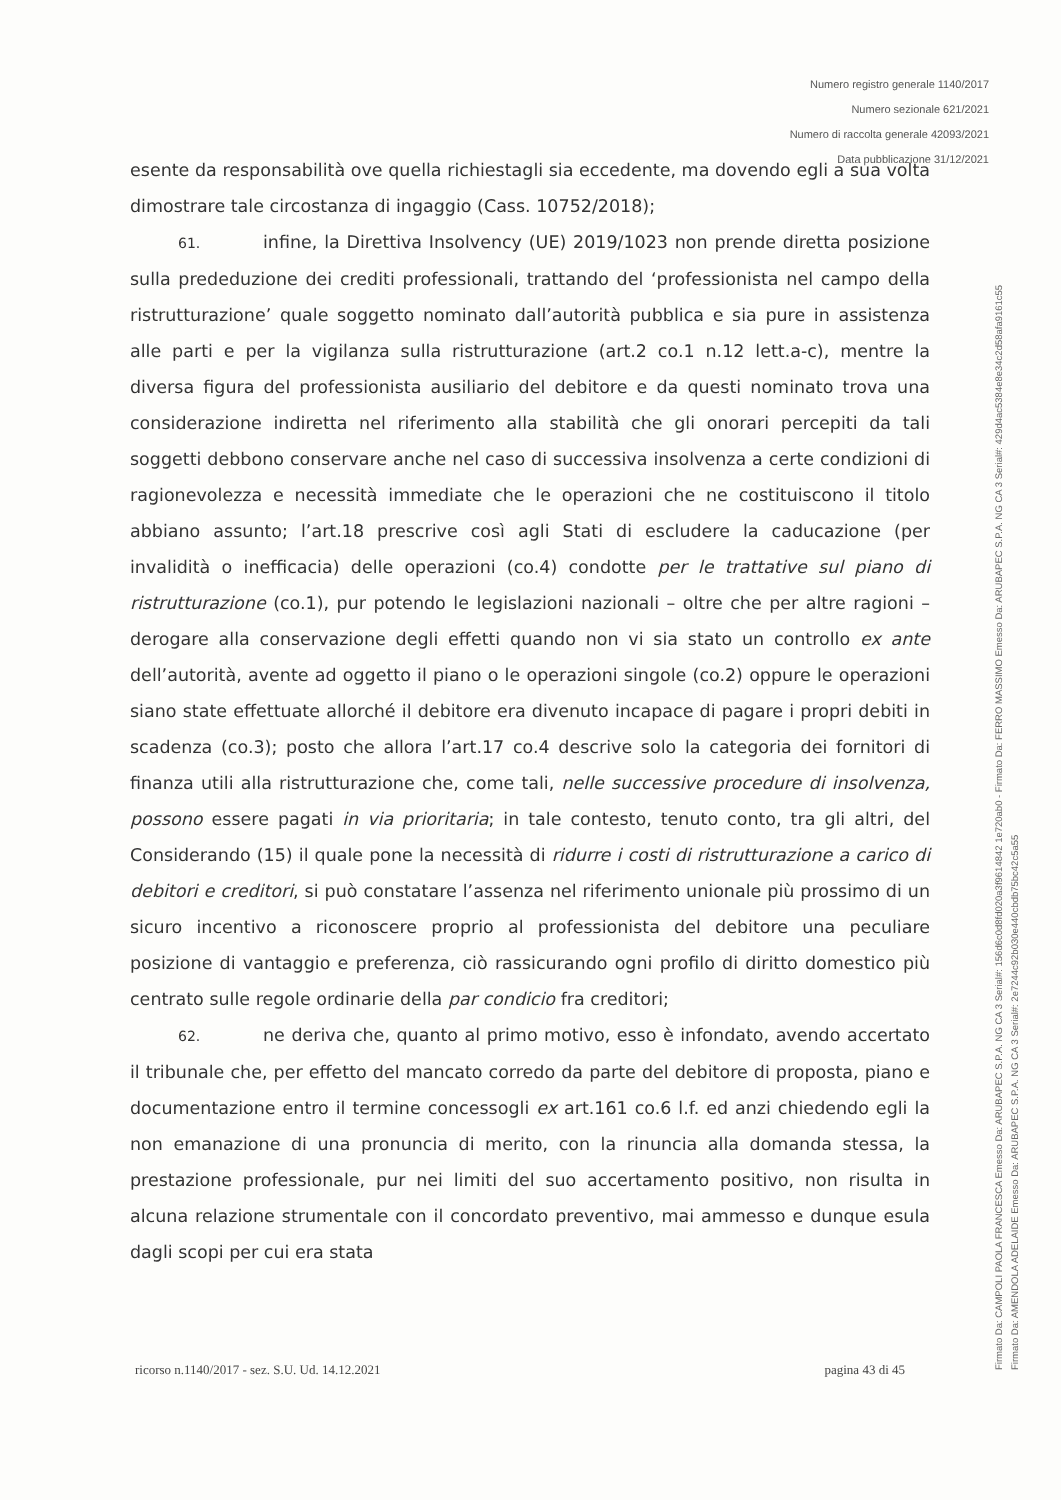Numero registro generale 1140/2017
Numero sezionale 621/2021
Numero di raccolta generale 42093/2021
Data pubblicazione 31/12/2021
esente da responsabilità ove quella richiestagli sia eccedente, ma dovendo egli a sua volta dimostrare tale circostanza di ingaggio (Cass. 10752/2018);
61. infine, la Direttiva Insolvency (UE) 2019/1023 non prende diretta posizione sulla prededuzione dei crediti professionali, trattando del ‘professionista nel campo della ristrutturazione’ quale soggetto nominato dall’autorità pubblica e sia pure in assistenza alle parti e per la vigilanza sulla ristrutturazione (art.2 co.1 n.12 lett.a-c), mentre la diversa figura del professionista ausiliario del debitore e da questi nominato trova una considerazione indiretta nel riferimento alla stabilità che gli onorari percepiti da tali soggetti debbono conservare anche nel caso di successiva insolvenza a certe condizioni di ragionevolezza e necessità immediate che le operazioni che ne costituiscono il titolo abbiano assunto; l’art.18 prescrive così agli Stati di escludere la caducazione (per invalidità o inefficacia) delle operazioni (co.4) condotte per le trattative sul piano di ristrutturazione (co.1), pur potendo le legislazioni nazionali – oltre che per altre ragioni – derogare alla conservazione degli effetti quando non vi sia stato un controllo ex ante dell’autorità, avente ad oggetto il piano o le operazioni singole (co.2) oppure le operazioni siano state effettuate allorché il debitore era divenuto incapace di pagare i propri debiti in scadenza (co.3); posto che allora l’art.17 co.4 descrive solo la categoria dei fornitori di finanza utili alla ristrutturazione che, come tali, nelle successive procedure di insolvenza, possono essere pagati in via prioritaria; in tale contesto, tenuto conto, tra gli altri, del Considerando (15) il quale pone la necessità di ridurre i costi di ristrutturazione a carico di debitori e creditori, si può constatare l’assenza nel riferimento unionale più prossimo di un sicuro incentivo a riconoscere proprio al professionista del debitore una peculiare posizione di vantaggio e preferenza, ciò rassicurando ogni profilo di diritto domestico più centrato sulle regole ordinarie della par condicio fra creditori;
62. ne deriva che, quanto al primo motivo, esso è infondato, avendo accertato il tribunale che, per effetto del mancato corredo da parte del debitore di proposta, piano e documentazione entro il termine concessogli ex art.161 co.6 l.f. ed anzi chiedendo egli la non emanazione di una pronuncia di merito, con la rinuncia alla domanda stessa, la prestazione professionale, pur nei limiti del suo accertamento positivo, non risulta in alcuna relazione strumentale con il concordato preventivo, mai ammesso e dunque esula dagli scopi per cui era stata
ricorso n.1140/2017 - sez. S.U. Ud. 14.12.2021 pagina 43 di 45
Firmato Da: CAMPOLI PAOLA FRANCESCA Emesso Da: ARUBAPEC S.P.A. NG CA 3 Serial#: 156d6c0d8fd020a3f9614842 1e720ab0 - Firmato Da: FERRO MASSIMO Emesso Da: ARUBAPEC S.P.A. NG CA 3 Serial#: 429d4ac5384e8e34c2d58afa9161c55
Firmato Da: AMENDOLA ADELAIDE Emesso Da: ARUBAPEC S.P.A. NG CA 3 Serial#: 2e7244c92b030e440cbdb75bc42c5a55